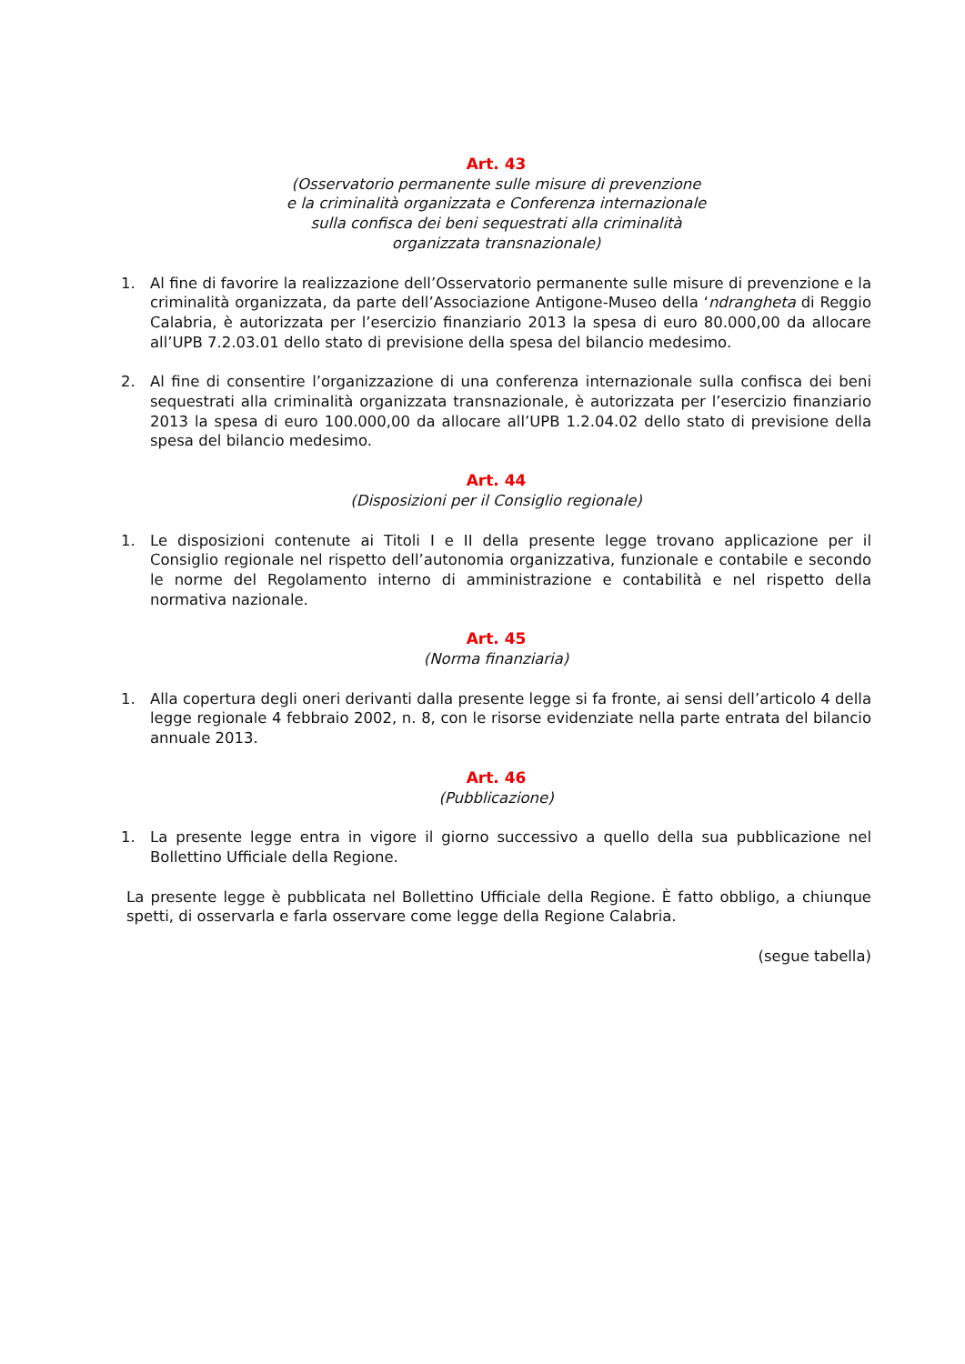Art. 43
(Osservatorio permanente sulle misure di prevenzione
e la criminalità organizzata e Conferenza internazionale
sulla confisca dei beni sequestrati alla criminalità
organizzata transnazionale)
1. Al fine di favorire la realizzazione dell’Osservatorio permanente sulle misure di prevenzione e la criminalità organizzata, da parte dell’Associazione Antigone-Museo della ‘ndrangheta di Reggio Calabria, è autorizzata per l’esercizio finanziario 2013 la spesa di euro 80.000,00 da allocare all’UPB 7.2.03.01 dello stato di previsione della spesa del bilancio medesimo.
2. Al fine di consentire l’organizzazione di una conferenza internazionale sulla confisca dei beni sequestrati alla criminalità organizzata transnazionale, è autorizzata per l’esercizio finanziario 2013 la spesa di euro 100.000,00 da allocare all’UPB 1.2.04.02 dello stato di previsione della spesa del bilancio medesimo.
Art. 44
(Disposizioni per il Consiglio regionale)
1. Le disposizioni contenute ai Titoli I e II della presente legge trovano applicazione per il Consiglio regionale nel rispetto dell’autonomia organizzativa, funzionale e contabile e secondo le norme del Regolamento interno di amministrazione e contabilità e nel rispetto della normativa nazionale.
Art. 45
(Norma finanziaria)
1. Alla copertura degli oneri derivanti dalla presente legge si fa fronte, ai sensi dell’articolo 4 della legge regionale 4 febbraio 2002, n. 8, con le risorse evidenziate nella parte entrata del bilancio annuale 2013.
Art. 46
(Pubblicazione)
1. La presente legge entra in vigore il giorno successivo a quello della sua pubblicazione nel Bollettino Ufficiale della Regione.
La presente legge è pubblicata nel Bollettino Ufficiale della Regione. È fatto obbligo, a chiunque spetti, di osservarla e farla osservare come legge della Regione Calabria.
(segue tabella)